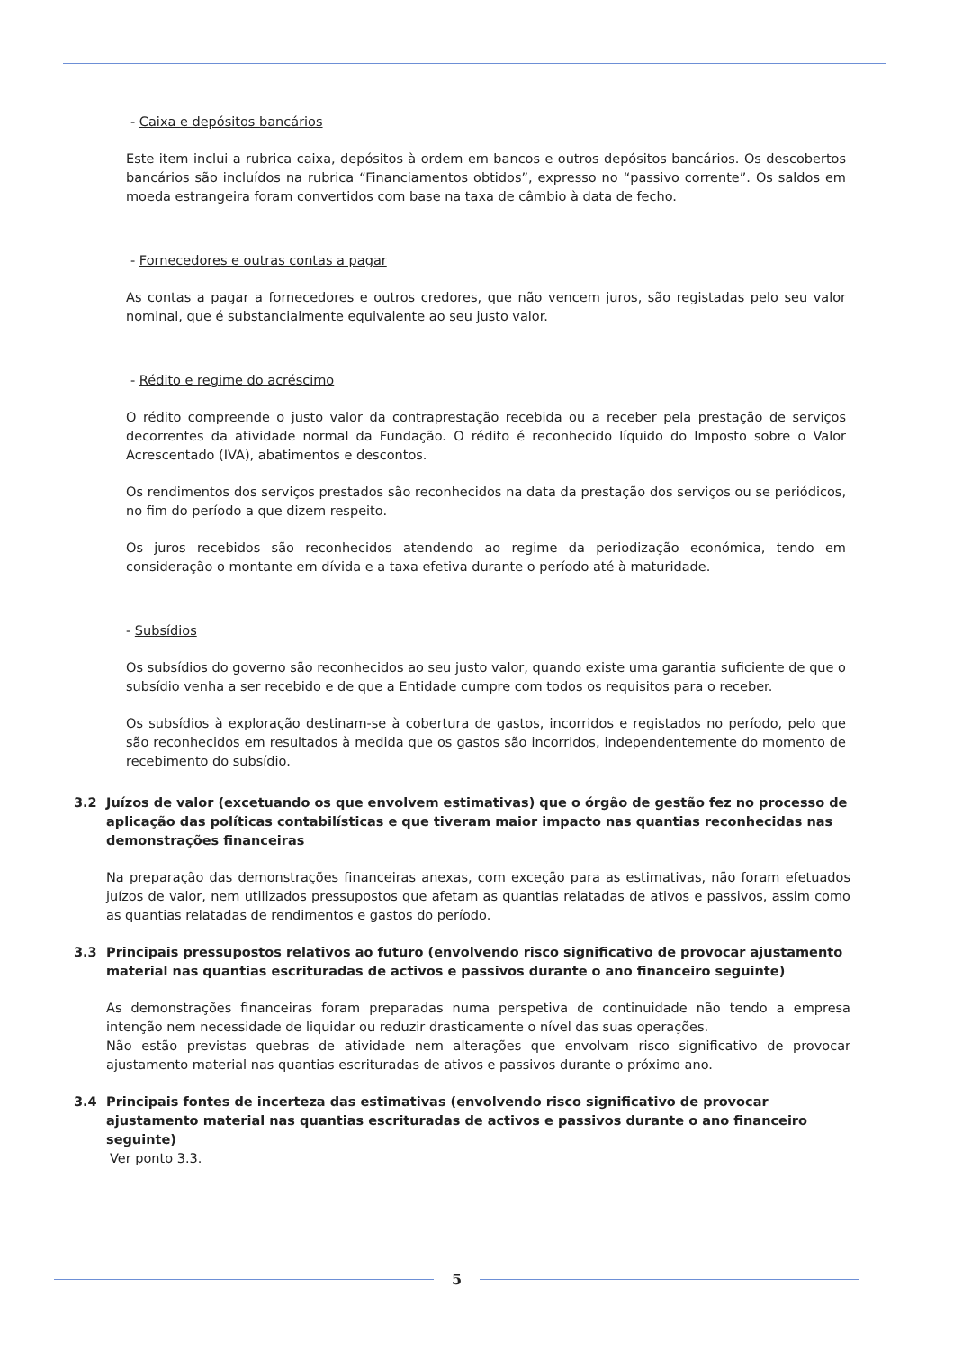- Caixa e depósitos bancários
Este item inclui a rubrica caixa, depósitos à ordem em bancos e outros depósitos bancários. Os descobertos bancários são incluídos na rubrica “Financiamentos obtidos”, expresso no “passivo corrente”. Os saldos em moeda estrangeira foram convertidos com base na taxa de câmbio à data de fecho.
- Fornecedores e outras contas a pagar
As contas a pagar a fornecedores e outros credores, que não vencem juros, são registadas pelo seu valor nominal, que é substancialmente equivalente ao seu justo valor.
- Rédito e regime do acréscimo
O rédito compreende o justo valor da contraprestação recebida ou a receber pela prestação de serviços decorrentes da atividade normal da Fundação. O rédito é reconhecido líquido do Imposto sobre o Valor Acrescentado (IVA), abatimentos e descontos.
Os rendimentos dos serviços prestados são reconhecidos na data da prestação dos serviços ou se periódicos, no fim do período a que dizem respeito.
Os juros recebidos são reconhecidos atendendo ao regime da periodização económica, tendo em consideração o montante em dívida e a taxa efetiva durante o período até à maturidade.
- Subsídios
Os subsídios do governo são reconhecidos ao seu justo valor, quando existe uma garantia suficiente de que o subsídio venha a ser recebido e de que a Entidade cumpre com todos os requisitos para o receber.
Os subsídios à exploração destinam-se à cobertura de gastos, incorridos e registados no período, pelo que são reconhecidos em resultados à medida que os gastos são incorridos, independentemente do momento de recebimento do subsídio.
3.2 Juízos de valor (excetuando os que envolvem estimativas) que o órgão de gestão fez no processo de aplicação das políticas contabilísticas e que tiveram maior impacto nas quantias reconhecidas nas demonstrações financeiras
Na preparação das demonstrações financeiras anexas, com exceção para as estimativas, não foram efetuados juízos de valor, nem utilizados pressupostos que afetam as quantias relatadas de ativos e passivos, assim como as quantias relatadas de rendimentos e gastos do período.
3.3 Principais pressupostos relativos ao futuro (envolvendo risco significativo de provocar ajustamento material nas quantias escrituradas de activos e passivos durante o ano financeiro seguinte)
As demonstrações financeiras foram preparadas numa perspetiva de continuidade não tendo a empresa intenção nem necessidade de liquidar ou reduzir drasticamente o nível das suas operações.
Não estão previstas quebras de atividade nem alterações que envolvam risco significativo de provocar ajustamento material nas quantias escrituradas de ativos e passivos durante o próximo ano.
3.4 Principais fontes de incerteza das estimativas (envolvendo risco significativo de provocar ajustamento material nas quantias escrituradas de activos e passivos durante o ano financeiro seguinte)
Ver ponto 3.3.
5